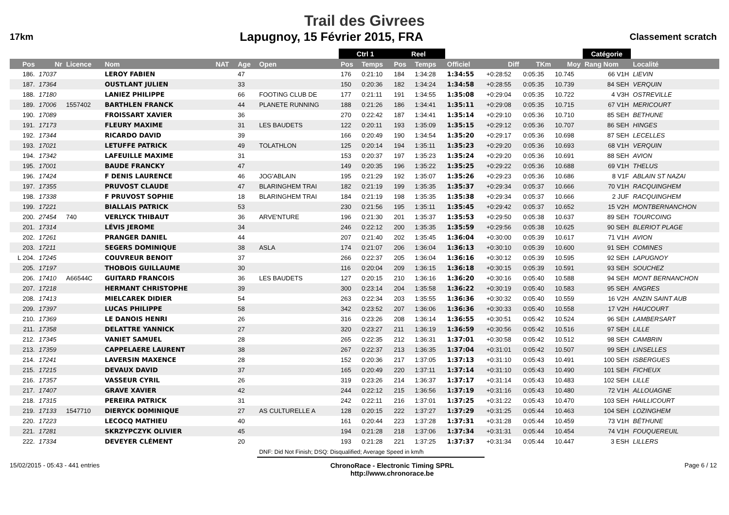Trail des Givrees
17km
Lapugnoy, 15 Février 2015, FRA
Classement scratch
| | | | | | | | Ctrl 1 | | Reel | | | | | | Catégorie | |
| --- | --- | --- | --- | --- | --- | --- | --- | --- | --- | --- | --- | --- | --- | --- | --- | --- |
| Pos | Nr | Licence | Nom | NAT | Age | Open | Pos | Temps | Pos | Temps | Officiel | Diff | TKm | Moy | Rang Nom | Localité |
| 186. | 17037 | | LEROY FABIEN | | 47 | | 176 | 0:21:10 | 184 | 1:34:28 | 1:34:55 | +0:28:52 | 0:05:35 | 10.745 | 66 V1H | LIEVIN |
| 187. | 17364 | | OUSTLANT JULIEN | | 33 | | 150 | 0:20:36 | 182 | 1:34:24 | 1:34:58 | +0:28:55 | 0:05:35 | 10.739 | 84 SEH | VERQUIN |
| 188. | 17180 | | LANIEZ PHILIPPE | | 66 | FOOTING CLUB DE | 177 | 0:21:11 | 191 | 1:34:55 | 1:35:08 | +0:29:04 | 0:05:35 | 10.722 | 4 V3H | OSTREVILLE |
| 189. | 17006 | 1557402 | BARTHLEN FRANCK | | 44 | PLANETE RUNNING | 188 | 0:21:26 | 186 | 1:34:41 | 1:35:11 | +0:29:08 | 0:05:35 | 10.715 | 67 V1H | MERICOURT |
| 190. | 17089 | | FROISSART XAVIER | | 36 | | 270 | 0:22:42 | 187 | 1:34:41 | 1:35:14 | +0:29:10 | 0:05:36 | 10.710 | 85 SEH | BETHUNE |
| 191. | 17173 | | FLEURY MAXIME | | 31 | LES BAUDETS | 122 | 0:20:11 | 193 | 1:35:09 | 1:35:15 | +0:29:12 | 0:05:36 | 10.707 | 86 SEH | HINGES |
| 192. | 17344 | | RICARDO DAVID | | 39 | | 166 | 0:20:49 | 190 | 1:34:54 | 1:35:20 | +0:29:17 | 0:05:36 | 10.698 | 87 SEH | LECELLES |
| 193. | 17021 | | LETUFFE PATRICK | | 49 | TOLATHLON | 125 | 0:20:14 | 194 | 1:35:11 | 1:35:23 | +0:29:20 | 0:05:36 | 10.693 | 68 V1H | VERQUIN |
| 194. | 17342 | | LAFEUILLE MAXIME | | 31 | | 153 | 0:20:37 | 197 | 1:35:23 | 1:35:24 | +0:29:20 | 0:05:36 | 10.691 | 88 SEH | AVION |
| 195. | 17001 | | BAUDE FRANCKY | | 47 | | 149 | 0:20:35 | 196 | 1:35:22 | 1:35:25 | +0:29:22 | 0:05:36 | 10.688 | 69 V1H | THELUS |
| 196. | 17424 | | F DENIS LAURENCE | | 46 | JOG'ABLAIN | 195 | 0:21:29 | 192 | 1:35:07 | 1:35:26 | +0:29:23 | 0:05:36 | 10.686 | 8 V1F | ABLAIN ST NAZAI |
| 197. | 17355 | | PRUVOST CLAUDE | | 47 | BLARINGHEM TRAI | 182 | 0:21:19 | 199 | 1:35:35 | 1:35:37 | +0:29:34 | 0:05:37 | 10.666 | 70 V1H | RACQUINGHEM |
| 198. | 17338 | | F PRUVOST SOPHIE | | 18 | BLARINGHEM TRAI | 184 | 0:21:19 | 198 | 1:35:35 | 1:35:38 | +0:29:34 | 0:05:37 | 10.666 | 2 JUF | RACQUINGHEM |
| 199. | 17221 | | BIALLAIS PATRICK | | 53 | | 230 | 0:21:56 | 195 | 1:35:11 | 1:35:45 | +0:29:42 | 0:05:37 | 10.652 | 15 V2H | MONTBERNANCHON |
| 200. | 27454 | 740 | VERLYCK THIBAUT | | 36 | ARVE'NTURE | 196 | 0:21:30 | 201 | 1:35:37 | 1:35:53 | +0:29:50 | 0:05:38 | 10.637 | 89 SEH | TOURCOING |
| 201. | 17314 | | LÉVIS JEROME | | 34 | | 246 | 0:22:12 | 200 | 1:35:35 | 1:35:59 | +0:29:56 | 0:05:38 | 10.625 | 90 SEH | BLERIOT PLAGE |
| 202. | 17261 | | PRANGER DANIEL | | 44 | | 207 | 0:21:40 | 202 | 1:35:45 | 1:36:04 | +0:30:00 | 0:05:39 | 10.617 | 71 V1H | AVION |
| 203. | 17211 | | SEGERS DOMINIQUE | | 38 | ASLA | 174 | 0:21:07 | 206 | 1:36:04 | 1:36:13 | +0:30:10 | 0:05:39 | 10.600 | 91 SEH | COMINES |
| L 204. | 17245 | | COUVREUR BENOIT | | 37 | | 266 | 0:22:37 | 205 | 1:36:04 | 1:36:16 | +0:30:12 | 0:05:39 | 10.595 | 92 SEH | LAPUGNOY |
| 205. | 17197 | | THOBOIS GUILLAUME | | 30 | | 116 | 0:20:04 | 209 | 1:36:15 | 1:36:18 | +0:30:15 | 0:05:39 | 10.591 | 93 SEH | SOUCHEZ |
| 206. | 17410 | A66544C | GUITARD FRANCOIS | | 36 | LES BAUDETS | 127 | 0:20:15 | 210 | 1:36:16 | 1:36:20 | +0:30:16 | 0:05:40 | 10.588 | 94 SEH | MONT BERNANCHON |
| 207. | 17218 | | HERMANT CHRISTOPHE | | 39 | | 300 | 0:23:14 | 204 | 1:35:58 | 1:36:22 | +0:30:19 | 0:05:40 | 10.583 | 95 SEH | ANGRES |
| 208. | 17413 | | MIELCAREK DIDIER | | 54 | | 263 | 0:22:34 | 203 | 1:35:55 | 1:36:36 | +0:30:32 | 0:05:40 | 10.559 | 16 V2H | ANZIN SAINT AUB |
| 209. | 17397 | | LUCAS PHILIPPE | | 58 | | 342 | 0:23:52 | 207 | 1:36:06 | 1:36:36 | +0:30:33 | 0:05:40 | 10.558 | 17 V2H | HAUCOURT |
| 210. | 17369 | | LE DANOIS HENRI | | 26 | | 316 | 0:23:26 | 208 | 1:36:14 | 1:36:55 | +0:30:51 | 0:05:42 | 10.524 | 96 SEH | LAMBERSART |
| 211. | 17358 | | DELATTRE YANNICK | | 27 | | 320 | 0:23:27 | 211 | 1:36:19 | 1:36:59 | +0:30:56 | 0:05:42 | 10.516 | 97 SEH | LILLE |
| 212. | 17345 | | VANIET SAMUEL | | 28 | | 265 | 0:22:35 | 212 | 1:36:31 | 1:37:01 | +0:30:58 | 0:05:42 | 10.512 | 98 SEH | CAMBRIN |
| 213. | 17359 | | CAPPELAERE LAURENT | | 38 | | 267 | 0:22:37 | 213 | 1:36:35 | 1:37:04 | +0:31:01 | 0:05:42 | 10.507 | 99 SEH | LINSELLES |
| 214. | 17241 | | LAVERSIN MAXENCE | | 28 | | 152 | 0:20:36 | 217 | 1:37:05 | 1:37:13 | +0:31:10 | 0:05:43 | 10.491 | 100 SEH | ISBERGUES |
| 215. | 17215 | | DEVAUX DAVID | | 37 | | 165 | 0:20:49 | 220 | 1:37:11 | 1:37:14 | +0:31:10 | 0:05:43 | 10.490 | 101 SEH | FICHEUX |
| 216. | 17357 | | VASSEUR CYRIL | | 26 | | 319 | 0:23:26 | 214 | 1:36:37 | 1:37:17 | +0:31:14 | 0:05:43 | 10.483 | 102 SEH | LILLE |
| 217. | 17407 | | GRAVE XAVIER | | 42 | | 244 | 0:22:12 | 215 | 1:36:56 | 1:37:19 | +0:31:16 | 0:05:43 | 10.480 | 72 V1H | ALLOUAGNE |
| 218. | 17315 | | PEREIRA PATRICK | | 31 | | 242 | 0:22:11 | 216 | 1:37:01 | 1:37:25 | +0:31:22 | 0:05:43 | 10.470 | 103 SEH | HAILLICOURT |
| 219. | 17133 | 1547710 | DIERYCK DOMINIQUE | | 27 | AS CULTURELLE A | 128 | 0:20:15 | 222 | 1:37:27 | 1:37:29 | +0:31:25 | 0:05:44 | 10.463 | 104 SEH | LOZINGHEM |
| 220. | 17223 | | LECOCQ MATHIEU | | 40 | | 161 | 0:20:44 | 223 | 1:37:28 | 1:37:31 | +0:31:28 | 0:05:44 | 10.459 | 73 V1H | BÉTHUNE |
| 221. | 17281 | | SKRZYPCZYK OLIVIER | | 45 | | 194 | 0:21:28 | 218 | 1:37:06 | 1:37:34 | +0:31:31 | 0:05:44 | 10.454 | 74 V1H | FOUQUEREUIL |
| 222. | 17334 | | DEVEYER CLÉMENT | | 20 | | 193 | 0:21:28 | 221 | 1:37:25 | 1:37:37 | +0:31:34 | 0:05:44 | 10.447 | 3 ESH | LILLERS |
| | | | | | | DNF: Did Not Finish; DSQ: Disqualified; Average Speed in km/h | | | | | | | | | | |
15/02/2015 - 05:43 - 441 entries
ChronoRace - Electronic Timing SPRL
http://www.chronorace.be
Page 6 / 12